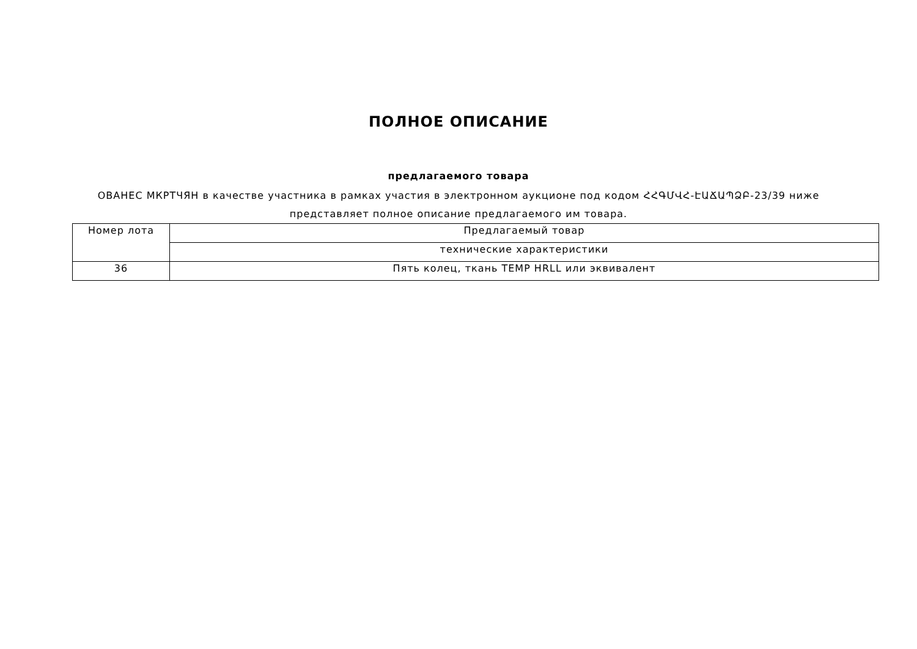ПОЛНОЕ ОПИСАНИЕ
предлагаемого товара
ОВАНЕС МКРТЧЯН в качестве участника в рамках участия в электронном аукционе под кодом ՀՀԳՄՎՀ-ԷԱՃԱՊՁԲ-23/39 ниже представляет полное описание предлагаемого им товара.
| Номер лота | Предлагаемый товар |
| | технические характеристики |
| 36 | Пять колец, ткань TEMP HRLL или эквивалент |